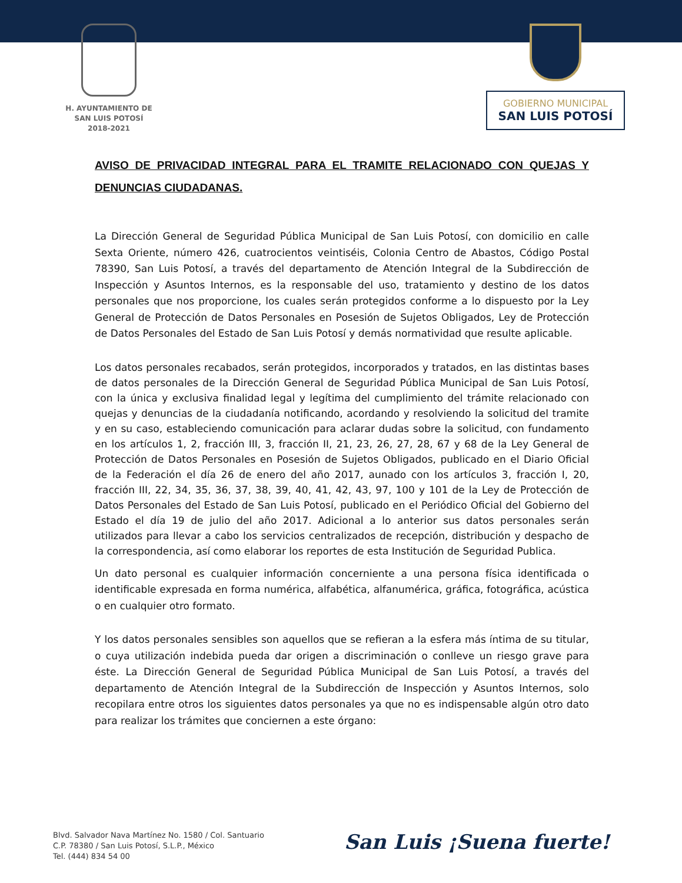H. AYUNTAMIENTO DE
SAN LUIS POTOSÍ
2018-2021
GOBIERNO MUNICIPAL
SAN LUIS POTOSÍ
AVISO DE PRIVACIDAD INTEGRAL PARA EL TRAMITE RELACIONADO CON QUEJAS Y DENUNCIAS CIUDADANAS.
La Dirección General de Seguridad Pública Municipal de San Luis Potosí, con domicilio en calle Sexta Oriente, número 426, cuatrocientos veintiséis, Colonia Centro de Abastos, Código Postal 78390, San Luis Potosí, a través del departamento de Atención Integral de la Subdirección de Inspección y Asuntos Internos, es la responsable del uso, tratamiento y destino de los datos personales que nos proporcione, los cuales serán protegidos conforme a lo dispuesto por la Ley General de Protección de Datos Personales en Posesión de Sujetos Obligados, Ley de Protección de Datos Personales del Estado de San Luis Potosí y demás normatividad que resulte aplicable.
Los datos personales recabados, serán protegidos, incorporados y tratados, en las distintas bases de datos personales de la Dirección General de Seguridad Pública Municipal de San Luis Potosí, con la única y exclusiva finalidad legal y legítima del cumplimiento del trámite relacionado con quejas y denuncias de la ciudadanía notificando, acordando y resolviendo la solicitud del tramite y en su caso, estableciendo comunicación para aclarar dudas sobre la solicitud, con fundamento en los artículos 1, 2, fracción III, 3, fracción II, 21, 23, 26, 27, 28, 67 y 68 de la Ley General de Protección de Datos Personales en Posesión de Sujetos Obligados, publicado en el Diario Oficial de la Federación el día 26 de enero del año 2017, aunado con los artículos 3, fracción I, 20, fracción III, 22, 34, 35, 36, 37, 38, 39, 40, 41, 42, 43, 97, 100 y 101 de la Ley de Protección de Datos Personales del Estado de San Luis Potosí, publicado en el Periódico Oficial del Gobierno del Estado el día 19 de julio del año 2017. Adicional a lo anterior sus datos personales serán utilizados para llevar a cabo los servicios centralizados de recepción, distribución y despacho de la correspondencia, así como elaborar los reportes de esta Institución de Seguridad Publica.
Un dato personal es cualquier información concerniente a una persona física identificada o identificable expresada en forma numérica, alfabética, alfanumérica, gráfica, fotográfica, acústica o en cualquier otro formato.
Y los datos personales sensibles son aquellos que se refieran a la esfera más íntima de su titular, o cuya utilización indebida pueda dar origen a discriminación o conlleve un riesgo grave para éste. La Dirección General de Seguridad Pública Municipal de San Luis Potosí, a través del departamento de Atención Integral de la Subdirección de Inspección y Asuntos Internos, solo recopilara entre otros los siguientes datos personales ya que no es indispensable algún otro dato para realizar los trámites que conciernen a este órgano:
Blvd. Salvador Nava Martínez No. 1580 / Col. Santuario
C.P. 78380 / San Luis Potosí, S.L.P., México
Tel. (444) 834 54 00
San Luis ¡Suena fuerte!